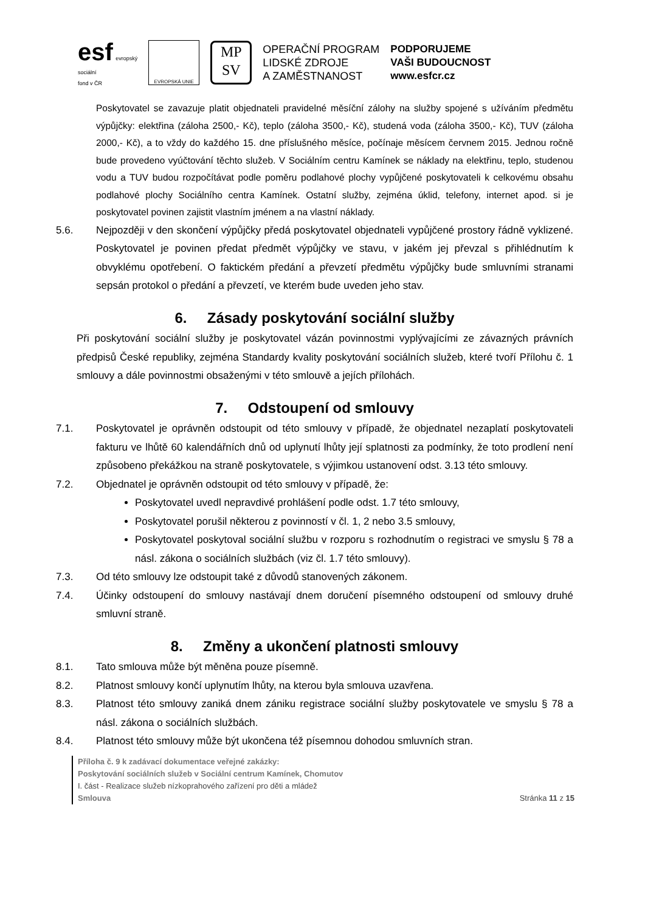esf evropský
sociální
fond v ČR
EVROPSKÁ UNIE
MP
SV
OPERAČNÍ PROGRAM
LIDSKÉ ZDROJE
A ZAMĚSTNANOST
PODPORUJEME
VAŠI BUDOUCNOST
www.esfcr.cz
Poskytovatel se zavazuje platit objednateli pravidelné měsíční zálohy na služby spojené s užíváním předmětu výpůjčky: elektřina (záloha 2500,- Kč), teplo (záloha 3500,- Kč), studená voda (záloha 3500,- Kč), TUV (záloha 2000,- Kč), a to vždy do každého 15. dne příslušného měsíce, počínaje měsícem červnem 2015. Jednou ročně bude provedeno vyúčtování těchto služeb. V Sociálním centru Kamínek se náklady na elektřinu, teplo, studenou vodu a TUV budou rozpočítávat podle poměru podlahové plochy vypůjčené poskytovateli k celkovému obsahu podlahové plochy Sociálního centra Kamínek. Ostatní služby, zejména úklid, telefony, internet apod. si je poskytovatel povinen zajistit vlastním jménem a na vlastní náklady.
5.6. Nejpozději v den skončení výpůjčky předá poskytovatel objednateli vypůjčené prostory řádně vyklizené. Poskytovatel je povinen předat předmět výpůjčky ve stavu, v jakém jej převzal s přihlédnutím k obvyklému opotřebení. O faktickém předání a převzetí předmětu výpůjčky bude smluvními stranami sepsán protokol o předání a převzetí, ve kterém bude uveden jeho stav.
6. Zásady poskytování sociální služby
Při poskytování sociální služby je poskytovatel vázán povinnostmi vyplývajícími ze závazných právních předpisů České republiky, zejména Standardy kvality poskytování sociálních služeb, které tvoří Přílohu č. 1 smlouvy a dále povinnostmi obsaženými v této smlouvě a jejích přílohách.
7. Odstoupení od smlouvy
7.1. Poskytovatel je oprávněn odstoupit od této smlouvy v případě, že objednatel nezaplatí poskytovateli fakturu ve lhůtě 60 kalendářních dnů od uplynutí lhůty její splatnosti za podmínky, že toto prodlení není způsobeno překážkou na straně poskytovatele, s výjimkou ustanovení odst. 3.13 této smlouvy.
7.2. Objednatel je oprávněn odstoupit od této smlouvy v případě, že:
Poskytovatel uvedl nepravdivé prohlášení podle odst. 1.7 této smlouvy,
Poskytovatel porušil některou z povinností v čl. 1, 2 nebo 3.5 smlouvy,
Poskytovatel poskytoval sociální službu v rozporu s rozhodnutím o registraci ve smyslu § 78 a násl. zákona o sociálních službách (viz čl. 1.7 této smlouvy).
7.3. Od této smlouvy lze odstoupit také z důvodů stanovených zákonem.
7.4. Účinky odstoupení do smlouvy nastávají dnem doručení písemného odstoupení od smlouvy druhé smluvní straně.
8. Změny a ukončení platnosti smlouvy
8.1. Tato smlouva může být měněna pouze písemně.
8.2. Platnost smlouvy končí uplynutím lhůty, na kterou byla smlouva uzavřena.
8.3. Platnost této smlouvy zaniká dnem zániku registrace sociální služby poskytovatele ve smyslu § 78 a násl. zákona o sociálních službách.
8.4. Platnost této smlouvy může být ukončena též písemnou dohodou smluvních stran.
Příloha č. 9 k zadávací dokumentace veřejné zakázky:
Poskytování sociálních služeb v Sociální centrum Kamínek, Chomutov
I. část - Realizace služeb nízkoprahového zařízení pro děti a mládež
Smlouva Stránka 11 z 15